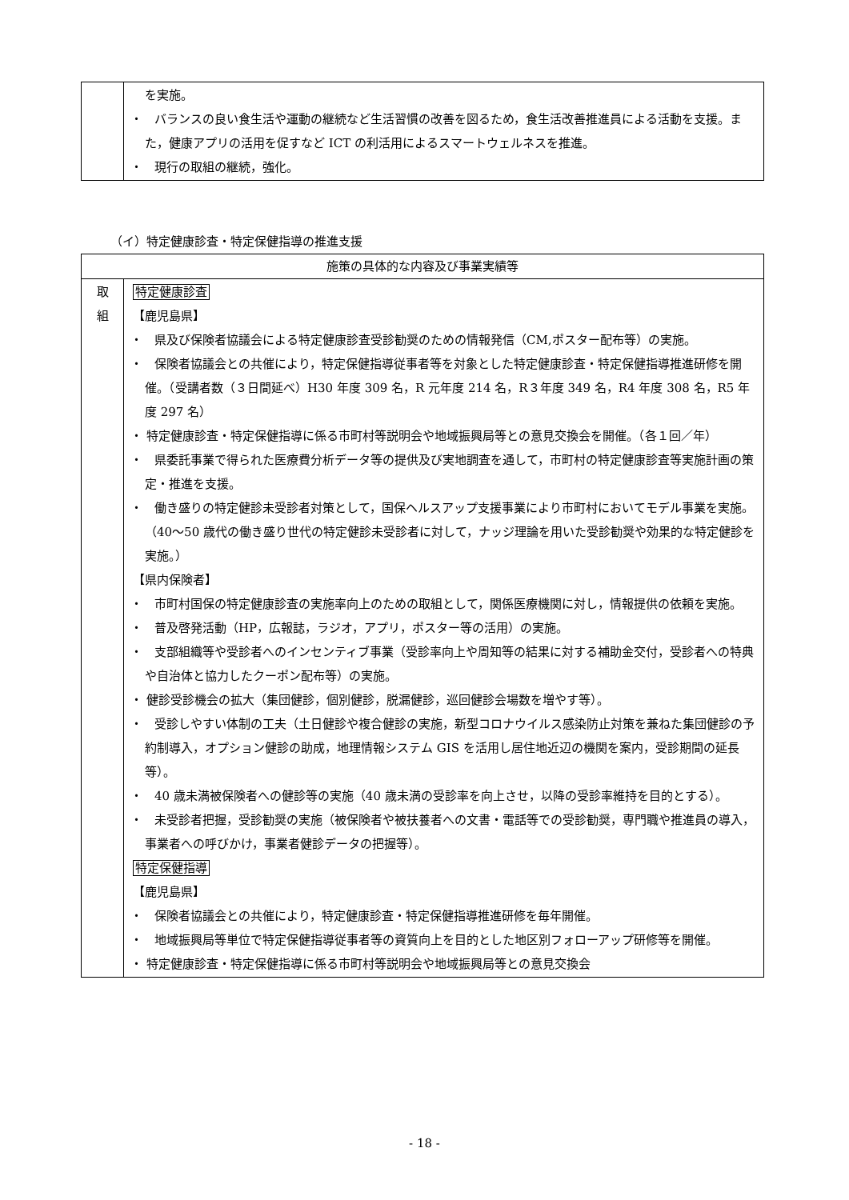| | を実施。 ・ バランスの良い食生活や運動の継続など生活習慣の改善を図るため，食生活改善推進員による活動を支援。また，健康アプリの活用を促すなど ICT の利活用によるスマートウェルネスを推進。 ・ 現行の取組の継続，強化。 |
（イ）特定健康診査・特定保健指導の推進支援
| 施策の具体的な内容及び事業実績等 | |
| --- | --- |
| 取 組 | 特定健康診査 【鹿児島県】 ・ 県及び保険者協議会による特定健康診査受診勧奨のための情報発信（CM,ポスター配布等）の実施。 ・ 保険者協議会との共催により，特定保健指導従事者等を対象とした特定健康診査・特定保健指導推進研修を開催。（受講者数（３日間延べ）H30 年度 309 名，R 元年度 214 名，R３年度 349 名，R4 年度 308 名，R5 年度 297 名） ・ 特定健康診査・特定保健指導に係る市町村等説明会や地域振興局等との意見交換会を開催。（各１回／年） ・ 県委託事業で得られた医療費分析データ等の提供及び実地調査を通して，市町村の特定健康診査等実施計画の策定・推進を支援。 ・ 働き盛りの特定健診未受診者対策として，国保ヘルスアップ支援事業により市町村においてモデル事業を実施。（40〜50 歳代の働き盛り世代の特定健診未受診者に対して，ナッジ理論を用いた受診勧奨や効果的な特定健診を実施。） 【県内保険者】 ・ 市町村国保の特定健康診査の実施率向上のための取組として，関係医療機関に対し，情報提供の依頼を実施。 ・ 普及啓発活動（HP，広報誌，ラジオ，アプリ，ポスター等の活用）の実施。 ・ 支部組織等や受診者へのインセンティブ事業（受診率向上や周知等の結果に対する補助金交付，受診者への特典や自治体と協力したクーポン配布等）の実施。 ・ 健診受診機会の拡大（集団健診，個別健診，脱漏健診，巡回健診会場数を増やす等）。 ・ 受診しやすい体制の工夫（土日健診や複合健診の実施，新型コロナウイルス感染防止対策を兼ねた集団健診の予約制導入，オプション健診の助成，地理情報システム GIS を活用し居住地近辺の機関を案内，受診期間の延長等）。 ・ 40 歳未満被保険者への健診等の実施（40 歳未満の受診率を向上させ，以降の受診率維持を目的とする）。 ・ 未受診者把握，受診勧奨の実施（被保険者や被扶養者への文書・電話等での受診勧奨，専門職や推進員の導入，事業者への呼びかけ，事業者健診データの把握等）。 特定保健指導 【鹿児島県】 ・ 保険者協議会との共催により，特定健康診査・特定保健指導推進研修を毎年開催。 ・ 地域振興局等単位で特定保健指導従事者等の資質向上を目的とした地区別フォローアップ研修等を開催。 ・ 特定健康診査・特定保健指導に係る市町村等説明会や地域振興局等との意見交換会 |
- 18 -